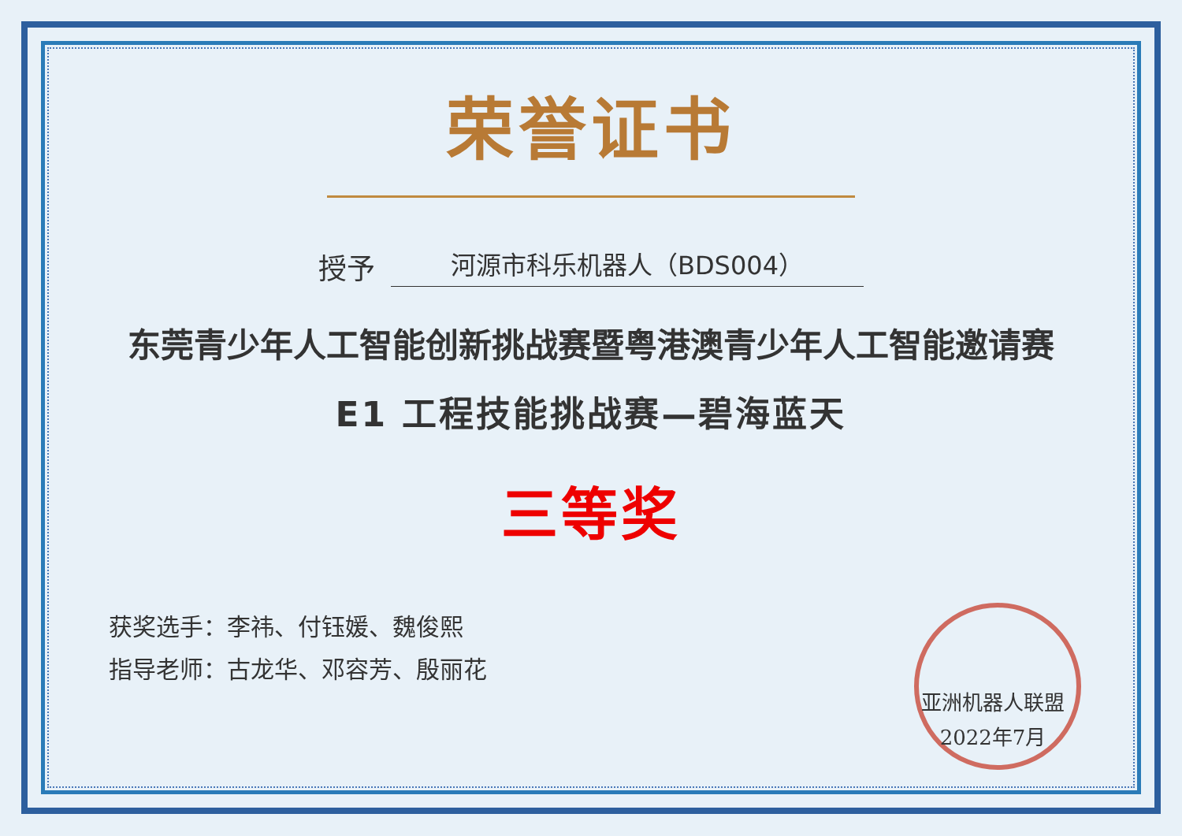荣誉证书
授予 河源市科乐机器人（BDS004）
东莞青少年人工智能创新挑战赛暨粤港澳青少年人工智能邀请赛
E1 工程技能挑战赛—碧海蓝天
三等奖
获奖选手：李祎、付钰媛、魏俊熙
指导老师：古龙华、邓容芳、殷丽花
亚洲机器人联盟
2022年7月